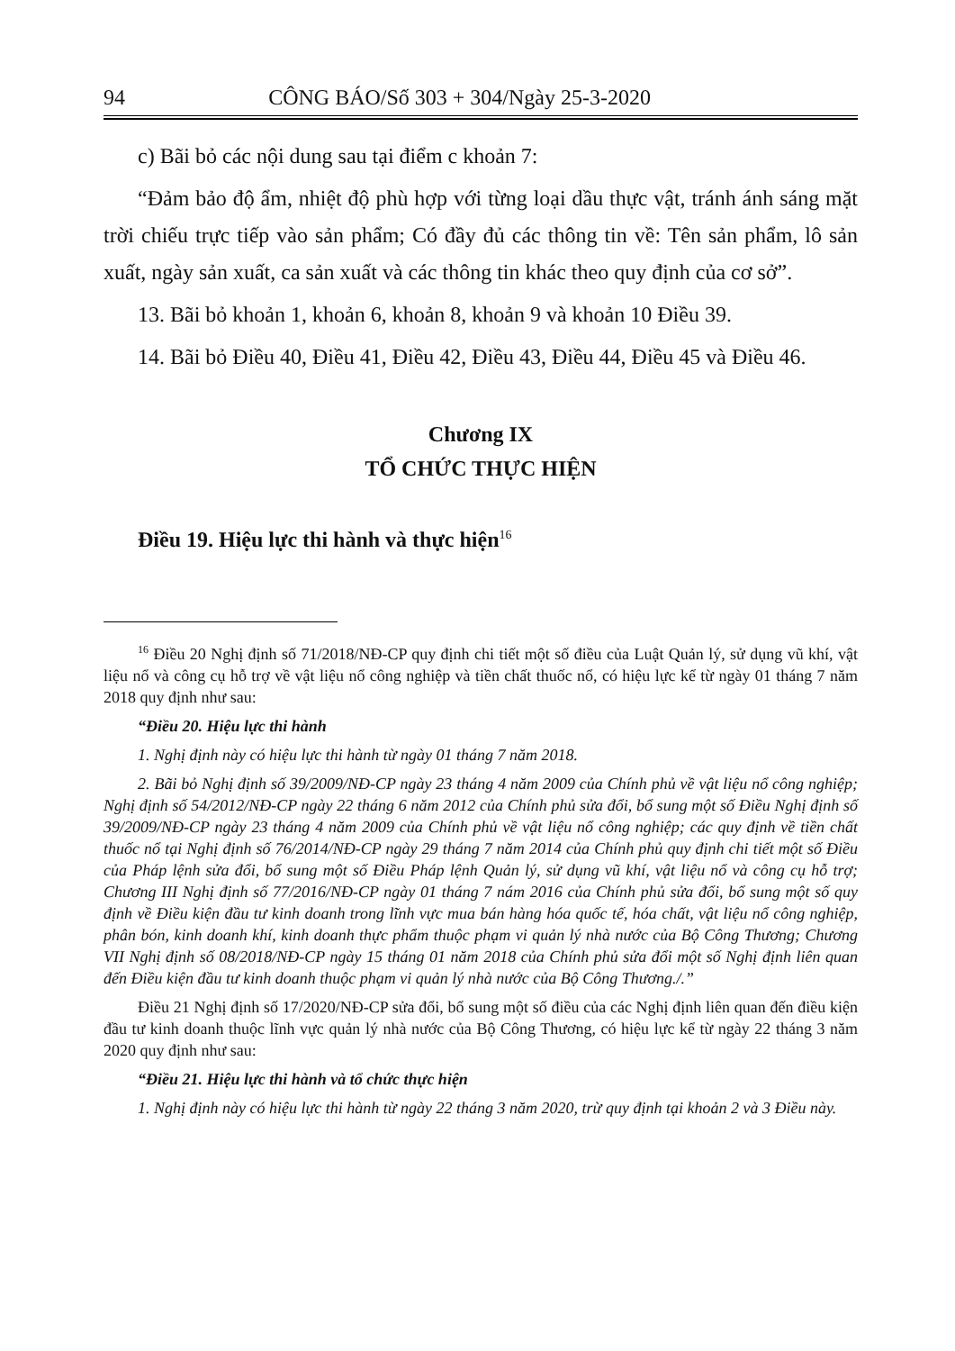94 CÔNG BÁO/Số 303 + 304/Ngày 25-3-2020
c) Bãi bỏ các nội dung sau tại điểm c khoản 7:
“Đảm bảo độ ẩm, nhiệt độ phù hợp với từng loại dầu thực vật, tránh ánh sáng mặt trời chiếu trực tiếp vào sản phẩm; Có đầy đủ các thông tin về: Tên sản phẩm, lô sản xuất, ngày sản xuất, ca sản xuất và các thông tin khác theo quy định của cơ sở”.
13. Bãi bỏ khoản 1, khoản 6, khoản 8, khoản 9 và khoản 10 Điều 39.
14. Bãi bỏ Điều 40, Điều 41, Điều 42, Điều 43, Điều 44, Điều 45 và Điều 46.
Chương IX
TỔ CHỨC THỰC HIỆN
Điều 19. Hiệu lực thi hành và thực hiện<sup>16</sup>
<sup>16</sup> Điều 20 Nghị định số 71/2018/NĐ-CP quy định chi tiết một số điều của Luật Quản lý, sử dụng vũ khí, vật liệu nổ và công cụ hỗ trợ về vật liệu nổ công nghiệp và tiền chất thuốc nổ, có hiệu lực kể từ ngày 01 tháng 7 năm 2018 quy định như sau:
“Điều 20. Hiệu lực thi hành
1. Nghị định này có hiệu lực thi hành từ ngày 01 tháng 7 năm 2018.
2. Bãi bỏ Nghị định số 39/2009/NĐ-CP ngày 23 tháng 4 năm 2009 của Chính phủ về vật liệu nổ công nghiệp; Nghị định số 54/2012/NĐ-CP ngày 22 tháng 6 năm 2012 của Chính phủ sửa đổi, bổ sung một số Điều Nghị định số 39/2009/NĐ-CP ngày 23 tháng 4 năm 2009 của Chính phủ về vật liệu nổ công nghiệp; các quy định về tiền chất thuốc nổ tại Nghị định số 76/2014/NĐ-CP ngày 29 tháng 7 năm 2014 của Chính phủ quy định chi tiết một số Điều của Pháp lệnh sửa đổi, bổ sung một số Điều Pháp lệnh Quản lý, sử dụng vũ khí, vật liệu nổ và công cụ hỗ trợ; Chương III Nghị định số 77/2016/NĐ-CP ngày 01 tháng 7 nám 2016 của Chính phủ sửa đổi, bổ sung một số quy định về Điều kiện đầu tư kinh doanh trong lĩnh vực mua bán hàng hóa quốc tế, hóa chất, vật liệu nổ công nghiệp, phân bón, kinh doanh khí, kinh doanh thực phẩm thuộc phạm vi quản lý nhà nước của Bộ Công Thương; Chương VII Nghị định số 08/2018/NĐ-CP ngày 15 tháng 01 năm 2018 của Chính phủ sửa đổi một số Nghị định liên quan đến Điều kiện đầu tư kinh doanh thuộc phạm vi quản lý nhà nước của Bộ Công Thương./.”
Điều 21 Nghị định số 17/2020/NĐ-CP sửa đổi, bổ sung một số điều của các Nghị định liên quan đến điều kiện đầu tư kinh doanh thuộc lĩnh vực quản lý nhà nước của Bộ Công Thương, có hiệu lực kể từ ngày 22 tháng 3 năm 2020 quy định như sau:
“Điều 21. Hiệu lực thi hành và tổ chức thực hiện
1. Nghị định này có hiệu lực thi hành từ ngày 22 tháng 3 năm 2020, trừ quy định tại khoản 2 và 3 Điều này.